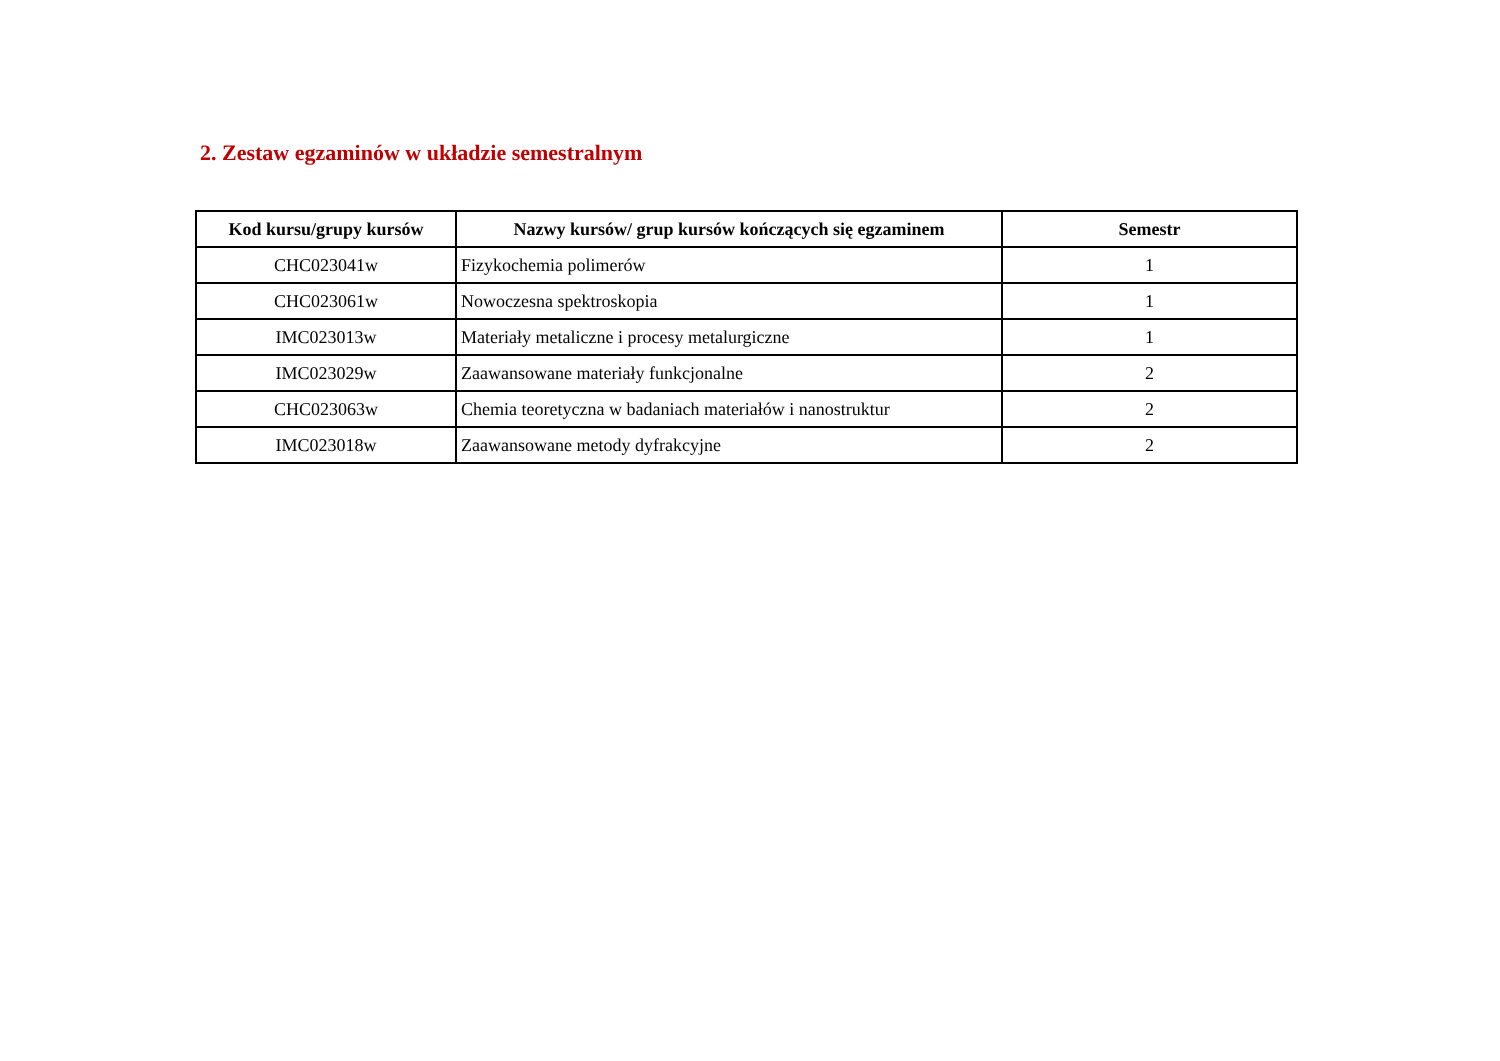2. Zestaw egzaminów w układzie semestralnym
| Kod kursu/grupy kursów | Nazwy kursów/ grup kursów kończących się egzaminem | Semestr |
| --- | --- | --- |
| CHC023041w | Fizykochemia polimerów | 1 |
| CHC023061w | Nowoczesna spektroskopia | 1 |
| IMC023013w | Materiały metaliczne i procesy metalurgiczne | 1 |
| IMC023029w | Zaawansowane materiały funkcjonalne | 2 |
| CHC023063w | Chemia teoretyczna w badaniach materiałów i nanostruktur | 2 |
| IMC023018w | Zaawansowane metody dyfrakcyjne | 2 |